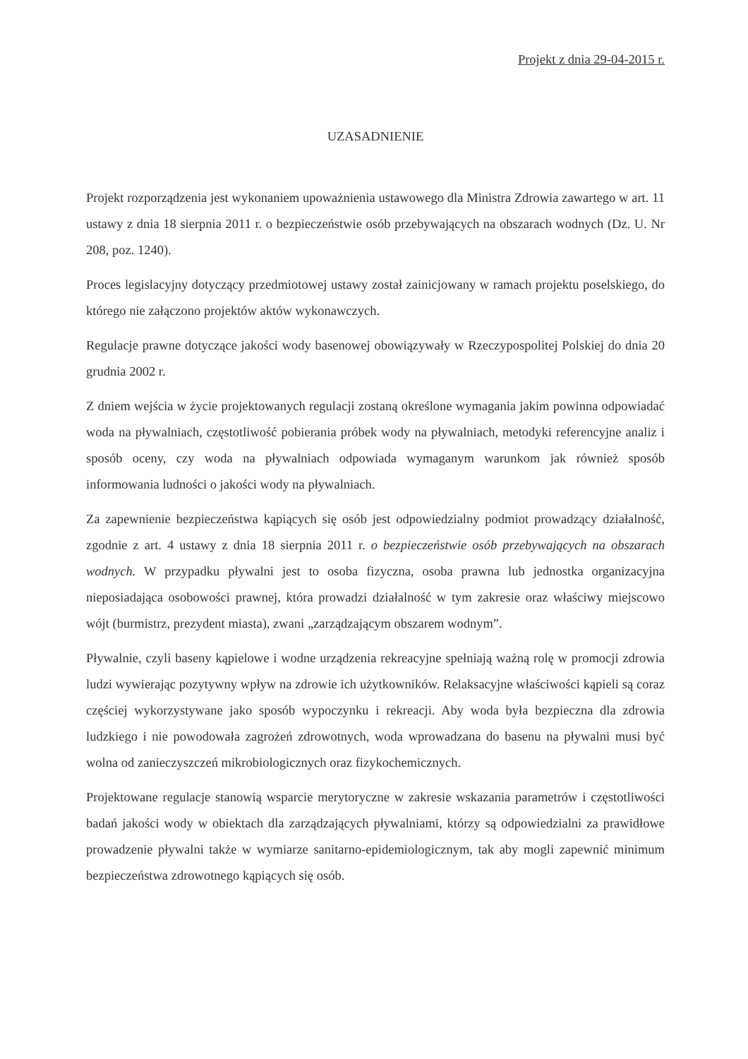Projekt z dnia 29-04-2015 r.
UZASADNIENIE
Projekt rozporządzenia jest wykonaniem upoważnienia ustawowego dla Ministra Zdrowia zawartego w art. 11 ustawy z dnia 18 sierpnia 2011 r. o bezpieczeństwie osób przebywających na obszarach wodnych (Dz. U. Nr 208, poz. 1240).
Proces legislacyjny dotyczący przedmiotowej ustawy został zainicjowany w ramach projektu poselskiego, do którego nie załączono projektów aktów wykonawczych.
Regulacje prawne dotyczące jakości wody basenowej obowiązywały w Rzeczypospolitej Polskiej do dnia 20 grudnia 2002 r.
Z dniem wejścia w życie projektowanych regulacji zostaną określone wymagania jakim powinna odpowiadać woda na pływalniach, częstotliwość pobierania próbek wody na pływalniach, metodyki referencyjne analiz i sposób oceny, czy woda na pływalniach odpowiada wymaganym warunkom jak również sposób informowania ludności o jakości wody na pływalniach.
Za zapewnienie bezpieczeństwa kąpiących się osób jest odpowiedzialny podmiot prowadzący działalność, zgodnie z art. 4 ustawy z dnia 18 sierpnia 2011 r. o bezpieczeństwie osób przebywających na obszarach wodnych. W przypadku pływalni jest to osoba fizyczna, osoba prawna lub jednostka organizacyjna nieposiadająca osobowości prawnej, która prowadzi działalność w tym zakresie oraz właściwy miejscowo wójt (burmistrz, prezydent miasta), zwani „zarządzającym obszarem wodnym”.
Pływalnie, czyli baseny kąpielowe i wodne urządzenia rekreacyjne spełniają ważną rolę w promocji zdrowia ludzi wywierając pozytywny wpływ na zdrowie ich użytkowników. Relaksacyjne właściwości kąpieli są coraz częściej wykorzystywane jako sposób wypoczynku i rekreacji. Aby woda była bezpieczna dla zdrowia ludzkiego i nie powodowała zagrożeń zdrowotnych, woda wprowadzana do basenu na pływalni musi być wolna od zanieczyszczeń mikrobiologicznych oraz fizykochemicznych.
Projektowane regulacje stanowią wsparcie merytoryczne w zakresie wskazania parametrów i częstotliwości badań jakości wody w obiektach dla zarządzających pływalniami, którzy są odpowiedzialni za prawidłowe prowadzenie pływalni także w wymiarze sanitarno-epidemiologicznym, tak aby mogli zapewnić minimum bezpieczeństwa zdrowotnego kąpiących się osób.